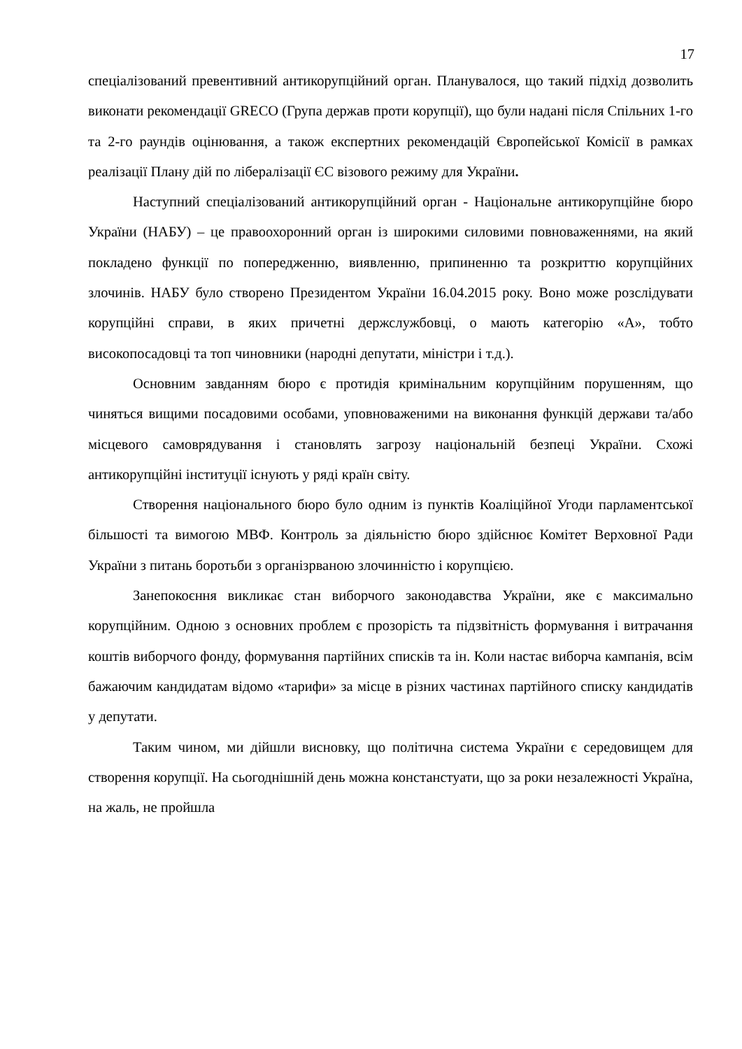17
спеціалізований превентивний антикорупційний орган. Планувалося, що такий підхід дозволить виконати рекомендації GRECO (Група держав проти корупції), що були надані після Спільних 1-го та 2-го раундів оцінювання, а також експертних рекомендацій Європейської Комісії в рамках реалізації Плану дій по лібералізації ЄС візового режиму для України.
Наступний спеціалізований антикорупційний орган - Національне антикорупційне бюро України (НАБУ) – це правоохоронний орган із широкими силовими повноваженнями, на який покладено функції по попередженню, виявленню, припиненню та розкриттю корупційних злочинів. НАБУ було створено Президентом України 16.04.2015 року. Воно може розслідувати корупційні справи, в яких причетні держслужбовці, о мають категорію «А», тобто високопосадовці та топ чиновники (народні депутати, міністри і т.д.).
Основним завданням бюро є протидія кримінальним корупційним порушенням, що чиняться вищими посадовими особами, уповноваженими на виконання функцій держави та/або місцевого самоврядування і становлять загрозу національній безпеці України. Схожі антикорупційні інституції існують у ряді країн світу.
Створення національного бюро було одним із пунктів Коаліційної Угоди парламентської більшості та вимогою МВФ. Контроль за діяльністю бюро здійснює Комітет Верховної Ради України з питань боротьби з організрваною злочинністю і корупцією.
Занепокоєння викликає стан виборчого законодавства України, яке є максимально корупційним. Одною з основних проблем є прозорість та підзвітність формування і витрачання коштів виборчого фонду, формування партійних списків та ін. Коли настає виборча кампанія, всім бажаючим кандидатам відомо «тарифи» за місце в різних частинах партійного списку кандидатів у депутати.
Таким чином, ми дійшли висновку, що політична система України є середовищем для створення корупції. На сьогоднішній день можна констанстуати, що за роки незалежності Україна, на жаль, не пройшла